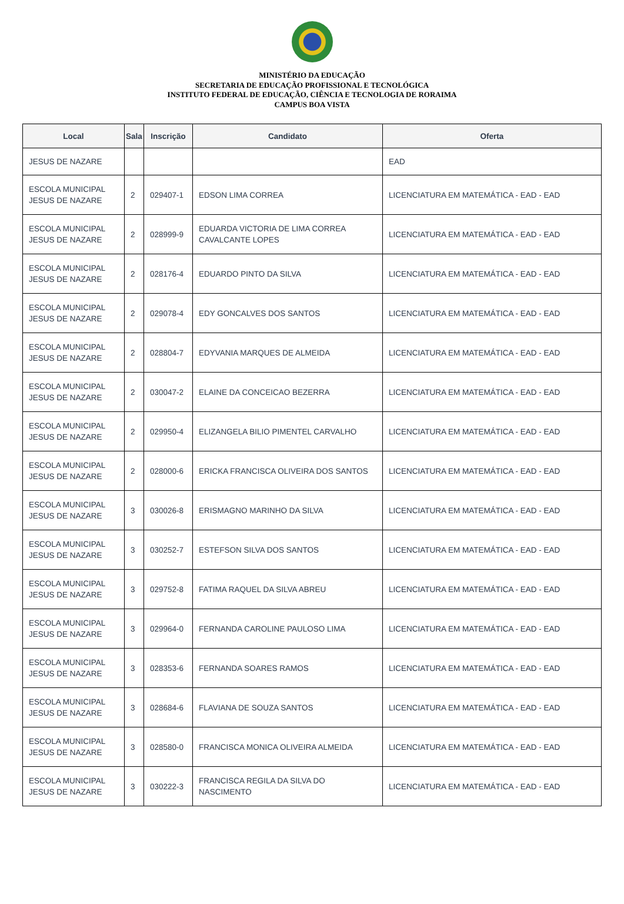MINISTÉRIO DA EDUCAÇÃO
SECRETARIA DE EDUCAÇÃO PROFISSIONAL E TECNOLÓGICA
INSTITUTO FEDERAL DE EDUCAÇÃO, CIÊNCIA E TECNOLOGIA DE RORAIMA
CAMPUS BOA VISTA
| Local | Sala | Inscrição | Candidato | Oferta |
| --- | --- | --- | --- | --- |
| JESUS DE NAZARE | | | | EAD |
| ESCOLA MUNICIPAL JESUS DE NAZARE | 2 | 029407-1 | EDSON LIMA CORREA | LICENCIATURA EM MATEMÁTICA - EAD - EAD |
| ESCOLA MUNICIPAL JESUS DE NAZARE | 2 | 028999-9 | EDUARDA VICTORIA DE LIMA CORREA CAVALCANTE LOPES | LICENCIATURA EM MATEMÁTICA - EAD - EAD |
| ESCOLA MUNICIPAL JESUS DE NAZARE | 2 | 028176-4 | EDUARDO PINTO DA SILVA | LICENCIATURA EM MATEMÁTICA - EAD - EAD |
| ESCOLA MUNICIPAL JESUS DE NAZARE | 2 | 029078-4 | EDY GONCALVES DOS SANTOS | LICENCIATURA EM MATEMÁTICA - EAD - EAD |
| ESCOLA MUNICIPAL JESUS DE NAZARE | 2 | 028804-7 | EDYVANIA MARQUES DE ALMEIDA | LICENCIATURA EM MATEMÁTICA - EAD - EAD |
| ESCOLA MUNICIPAL JESUS DE NAZARE | 2 | 030047-2 | ELAINE DA CONCEICAO BEZERRA | LICENCIATURA EM MATEMÁTICA - EAD - EAD |
| ESCOLA MUNICIPAL JESUS DE NAZARE | 2 | 029950-4 | ELIZANGELA BILIO PIMENTEL CARVALHO | LICENCIATURA EM MATEMÁTICA - EAD - EAD |
| ESCOLA MUNICIPAL JESUS DE NAZARE | 2 | 028000-6 | ERICKA FRANCISCA OLIVEIRA DOS SANTOS | LICENCIATURA EM MATEMÁTICA - EAD - EAD |
| ESCOLA MUNICIPAL JESUS DE NAZARE | 3 | 030026-8 | ERISMAGNO MARINHO DA SILVA | LICENCIATURA EM MATEMÁTICA - EAD - EAD |
| ESCOLA MUNICIPAL JESUS DE NAZARE | 3 | 030252-7 | ESTEFSON SILVA DOS SANTOS | LICENCIATURA EM MATEMÁTICA - EAD - EAD |
| ESCOLA MUNICIPAL JESUS DE NAZARE | 3 | 029752-8 | FATIMA RAQUEL DA SILVA ABREU | LICENCIATURA EM MATEMÁTICA - EAD - EAD |
| ESCOLA MUNICIPAL JESUS DE NAZARE | 3 | 029964-0 | FERNANDA CAROLINE PAULOSO LIMA | LICENCIATURA EM MATEMÁTICA - EAD - EAD |
| ESCOLA MUNICIPAL JESUS DE NAZARE | 3 | 028353-6 | FERNANDA SOARES RAMOS | LICENCIATURA EM MATEMÁTICA - EAD - EAD |
| ESCOLA MUNICIPAL JESUS DE NAZARE | 3 | 028684-6 | FLAVIANA DE SOUZA SANTOS | LICENCIATURA EM MATEMÁTICA - EAD - EAD |
| ESCOLA MUNICIPAL JESUS DE NAZARE | 3 | 028580-0 | FRANCISCA MONICA OLIVEIRA ALMEIDA | LICENCIATURA EM MATEMÁTICA - EAD - EAD |
| ESCOLA MUNICIPAL JESUS DE NAZARE | 3 | 030222-3 | FRANCISCA REGILA DA SILVA DO NASCIMENTO | LICENCIATURA EM MATEMÁTICA - EAD - EAD |